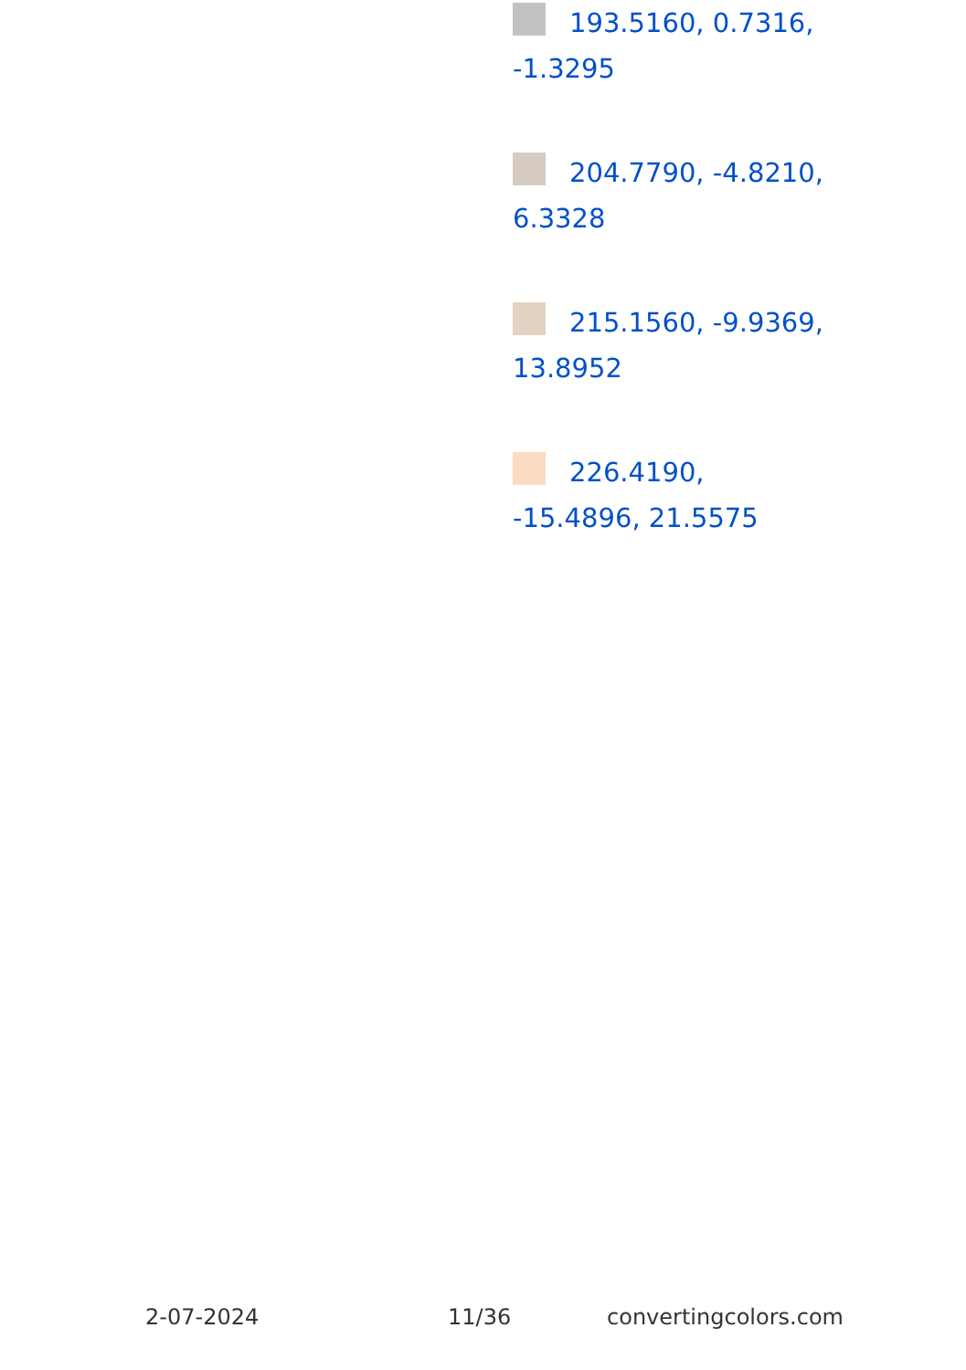193.5160, 0.7316, -1.3295
204.7790, -4.8210, 6.3328
215.1560, -9.9369, 13.8952
226.4190, -15.4896, 21.5575
2-07-2024 11/36 convertingcolors.com